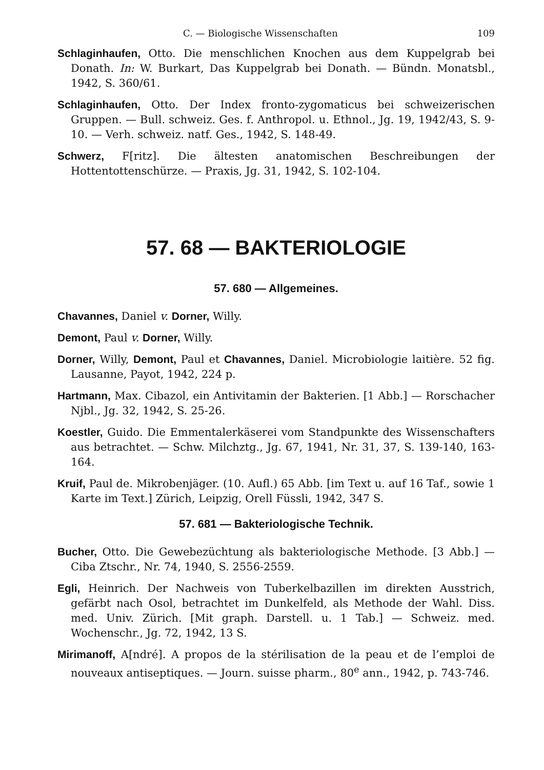C. — Biologische Wissenschaften 109
Schlaginhaufen, Otto. Die menschlichen Knochen aus dem Kuppelgrab bei Donath. In: W. Burkart, Das Kuppelgrab bei Donath. — Bündn. Monatsbl., 1942, S. 360/61.
Schlaginhaufen, Otto. Der Index fronto-zygomaticus bei schweizerischen Gruppen. — Bull. schweiz. Ges. f. Anthropol. u. Ethnol., Jg. 19, 1942/43, S. 9-10. — Verh. schweiz. natf. Ges., 1942, S. 148-49.
Schwerz, F[ritz]. Die ältesten anatomischen Beschreibungen der Hottentottenschürze. — Praxis, Jg. 31, 1942, S. 102-104.
57. 68 — BAKTERIOLOGIE
57. 680 — Allgemeines.
Chavannes, Daniel v. Dorner, Willy.
Demont, Paul v. Dorner, Willy.
Dorner, Willy, Demont, Paul et Chavannes, Daniel. Microbiologie laitière. 52 fig. Lausanne, Payot, 1942, 224 p.
Hartmann, Max. Cibazol, ein Antivitamin der Bakterien. [1 Abb.] — Rorschacher Njbl., Jg. 32, 1942, S. 25-26.
Koestler, Guido. Die Emmentalerkäserei vom Standpunkte des Wissenschafters aus betrachtet. — Schw. Milchztg., Jg. 67, 1941, Nr. 31, 37, S. 139-140, 163-164.
Kruif, Paul de. Mikrobenjäger. (10. Aufl.) 65 Abb. [im Text u. auf 16 Taf., sowie 1 Karte im Text.] Zürich, Leipzig, Orell Füssli, 1942, 347 S.
57. 681 — Bakteriologische Technik.
Bucher, Otto. Die Gewebezüchtung als bakteriologische Methode. [3 Abb.] — Ciba Ztschr., Nr. 74, 1940, S. 2556-2559.
Egli, Heinrich. Der Nachweis von Tuberkelbazillen im direkten Ausstrich, gefärbt nach Osol, betrachtet im Dunkelfeld, als Methode der Wahl. Diss. med. Univ. Zürich. [Mit graph. Darstell. u. 1 Tab.] — Schweiz. med. Wochenschr., Jg. 72, 1942, 13 S.
Mirimanoff, A[ndré]. A propos de la stérilisation de la peau et de l’emploi de nouveaux antiseptiques. — Journ. suisse pharm., 80<sup>e</sup> ann., 1942, p. 743-746.